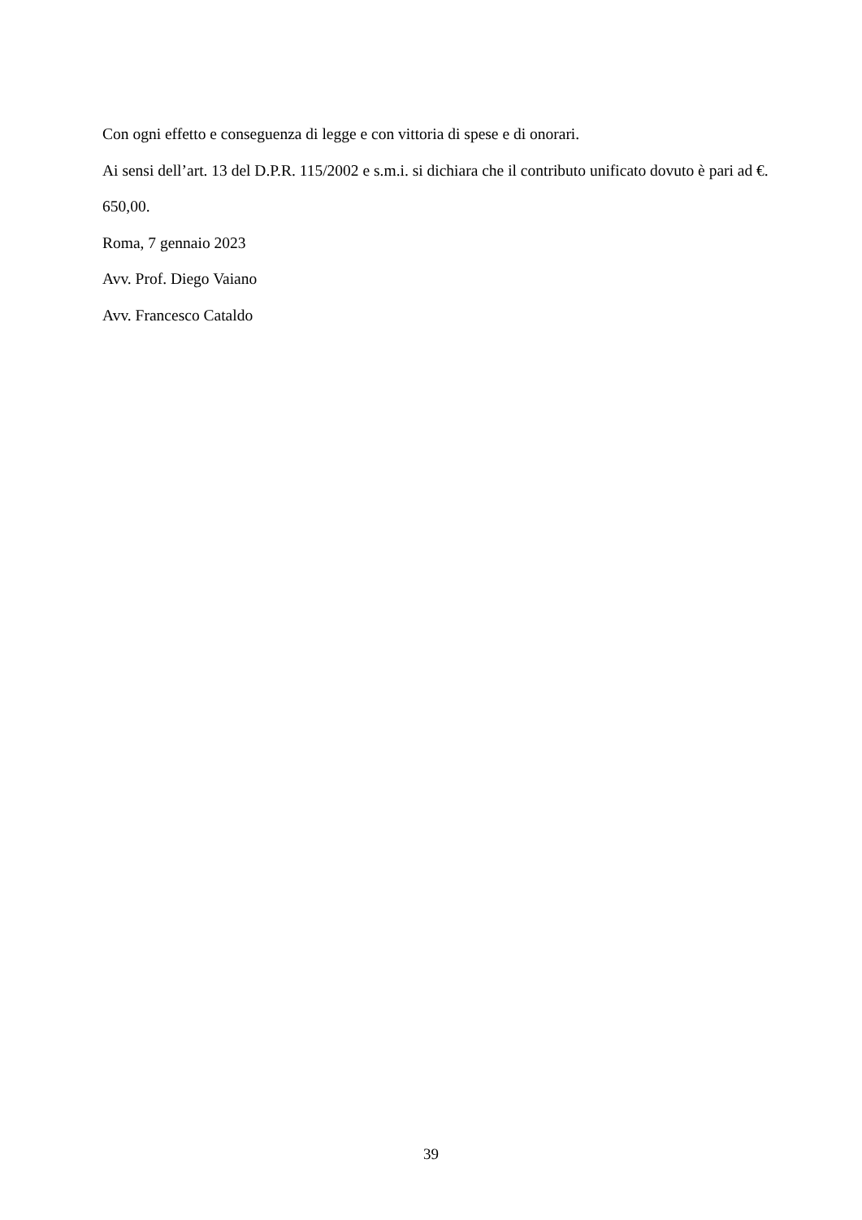Con ogni effetto e conseguenza di legge e con vittoria di spese e di onorari.
Ai sensi dell’art. 13 del D.P.R. 115/2002 e s.m.i. si dichiara che il contributo unificato dovuto è pari ad €. 650,00.
Roma, 7 gennaio 2023
Avv. Prof. Diego Vaiano
Avv. Francesco Cataldo
39